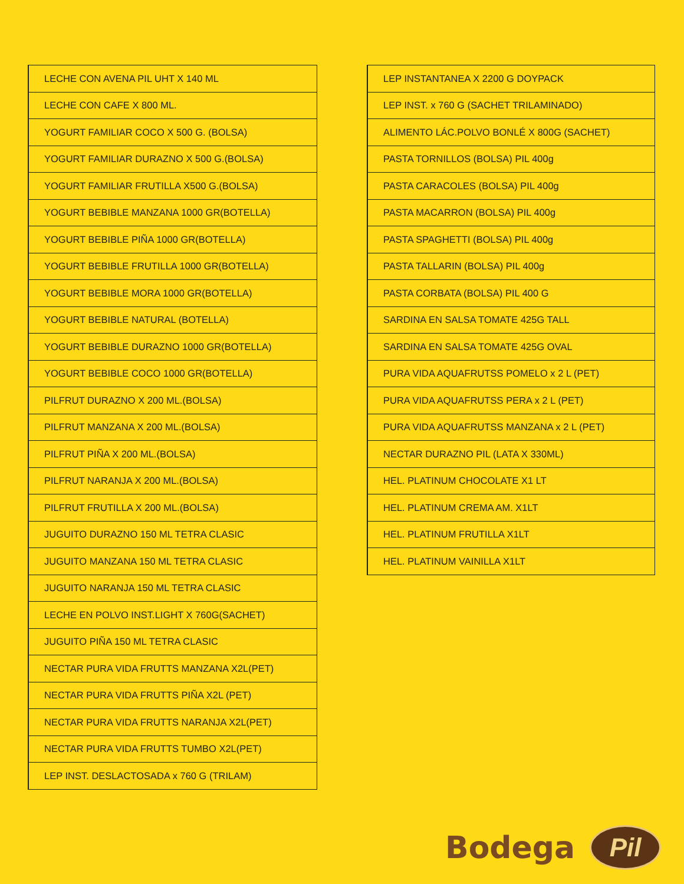| LECHE CON AVENA PIL UHT X 140 ML |
| LECHE CON CAFE X 800 ML. |
| YOGURT FAMILIAR COCO X 500 G. (BOLSA) |
| YOGURT FAMILIAR DURAZNO X 500 G.(BOLSA) |
| YOGURT FAMILIAR FRUTILLA X500 G.(BOLSA) |
| YOGURT BEBIBLE MANZANA 1000 GR(BOTELLA) |
| YOGURT BEBIBLE PIÑA 1000 GR(BOTELLA) |
| YOGURT BEBIBLE FRUTILLA 1000 GR(BOTELLA) |
| YOGURT BEBIBLE MORA 1000 GR(BOTELLA) |
| YOGURT BEBIBLE NATURAL (BOTELLA) |
| YOGURT BEBIBLE DURAZNO 1000 GR(BOTELLA) |
| YOGURT BEBIBLE COCO 1000 GR(BOTELLA) |
| PILFRUT DURAZNO X 200 ML.(BOLSA) |
| PILFRUT MANZANA X 200 ML.(BOLSA) |
| PILFRUT PIÑA X 200 ML.(BOLSA) |
| PILFRUT NARANJA X 200 ML.(BOLSA) |
| PILFRUT FRUTILLA X 200 ML.(BOLSA) |
| JUGUITO DURAZNO 150 ML TETRA CLASIC |
| JUGUITO MANZANA 150 ML TETRA CLASIC |
| JUGUITO NARANJA 150 ML TETRA CLASIC |
| LECHE EN POLVO INST.LIGHT X 760G(SACHET) |
| JUGUITO PIÑA 150 ML TETRA CLASIC |
| NECTAR PURA VIDA FRUTTS MANZANA X2L(PET) |
| NECTAR PURA VIDA FRUTTS PIÑA X2L (PET) |
| NECTAR PURA VIDA FRUTTS NARANJA X2L(PET) |
| NECTAR PURA VIDA FRUTTS TUMBO X2L(PET) |
| LEP INST. DESLACTOSADA x 760 G (TRILAM) |
| LEP INSTANTANEA X 2200 G DOYPACK |
| LEP INST. x 760 G (SACHET TRILAMINADO) |
| ALIMENTO LÁC.POLVO BONLÉ X 800G (SACHET) |
| PASTA TORNILLOS (BOLSA) PIL 400g |
| PASTA CARACOLES (BOLSA) PIL 400g |
| PASTA MACARRON (BOLSA) PIL 400g |
| PASTA SPAGHETTI (BOLSA) PIL 400g |
| PASTA TALLARIN (BOLSA) PIL 400g |
| PASTA CORBATA (BOLSA) PIL 400 G |
| SARDINA EN SALSA TOMATE 425G TALL |
| SARDINA EN SALSA TOMATE 425G OVAL |
| PURA VIDA AQUAFRUTSS POMELO x 2 L (PET) |
| PURA VIDA AQUAFRUTSS PERA x 2 L (PET) |
| PURA VIDA AQUAFRUTSS MANZANA x 2 L (PET) |
| NECTAR DURAZNO PIL (LATA X 330ML) |
| HEL. PLATINUM CHOCOLATE X1 LT |
| HEL. PLATINUM CREMA AM. X1LT |
| HEL. PLATINUM FRUTILLA X1LT |
| HEL. PLATINUM VAINILLA X1LT |
Bodega Pil